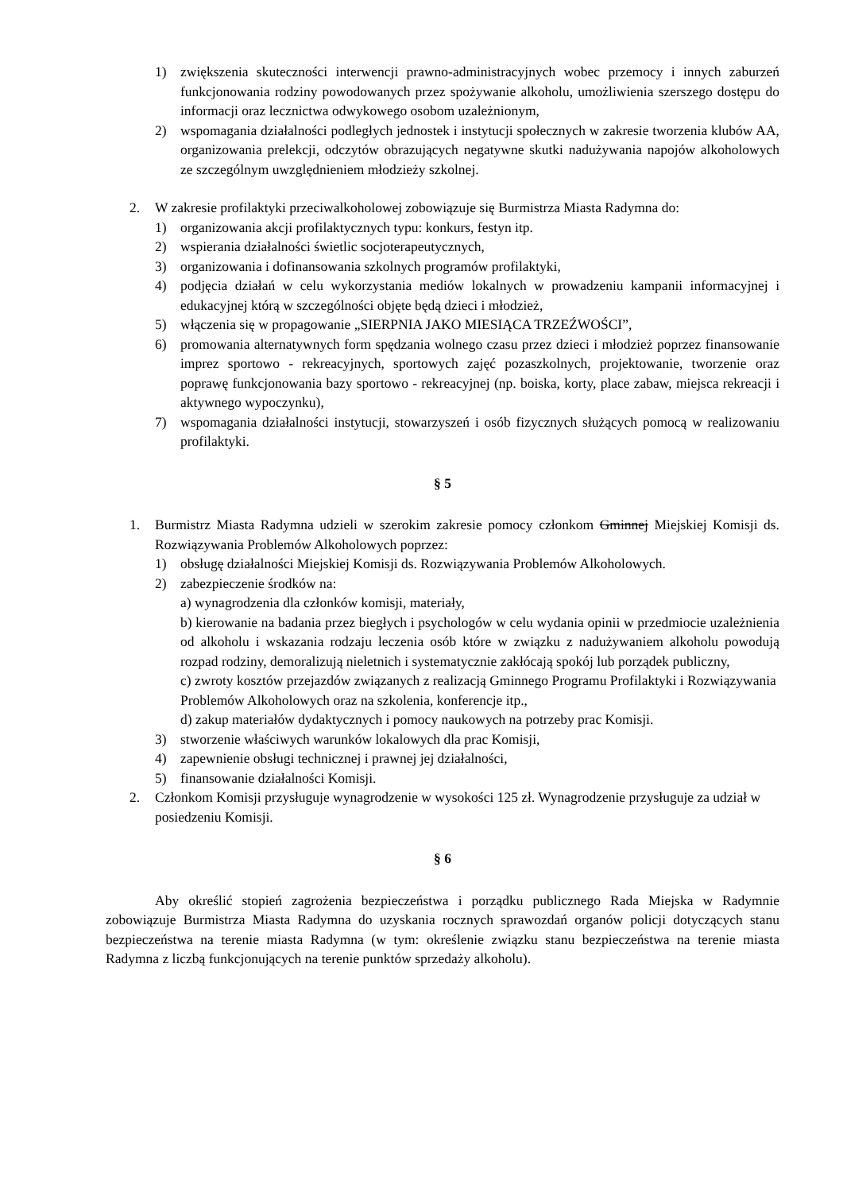1) zwiększenia skuteczności interwencji prawno-administracyjnych wobec przemocy i innych zaburzeń funkcjonowania rodziny powodowanych przez spożywanie alkoholu, umożliwienia szerszego dostępu do informacji oraz lecznictwa odwykowego osobom uzależnionym,
2) wspomagania działalności podległych jednostek i instytucji społecznych w zakresie tworzenia klubów AA, organizowania prelekcji, odczytów obrazujących negatywne skutki nadużywania napojów alkoholowych ze szczególnym uwzględnieniem młodzieży szkolnej.
2. W zakresie profilaktyki przeciwalkoholowej zobowiązuje się Burmistrza Miasta Radymna do:
1) organizowania akcji profilaktycznych typu: konkurs, festyn itp.
2) wspierania działalności świetlic socjoterapeutycznych,
3) organizowania i dofinansowania szkolnych programów profilaktyki,
4) podjęcia działań w celu wykorzystania mediów lokalnych w prowadzeniu kampanii informacyjnej i edukacyjnej którą w szczególności objęte będą dzieci i młodzież,
5) włączenia się w propagowanie „SIERPNIA JAKO MIESIĄCA TRZEŹWOŚCI”,
6) promowania alternatywnych form spędzania wolnego czasu przez dzieci i młodzież poprzez finansowanie imprez sportowo - rekreacyjnych, sportowych zajęć pozaszkolnych, projektowanie, tworzenie oraz poprawę funkcjonowania bazy sportowo - rekreacyjnej (np. boiska, korty, place zabaw, miejsca rekreacji i aktywnego wypoczynku),
7) wspomagania działalności instytucji, stowarzyszeń i osób fizycznych służących pomocą w realizowaniu profilaktyki.
§ 5
1. Burmistrz Miasta Radymna udzieli w szerokim zakresie pomocy członkom Gminnej Miejskiej Komisji ds. Rozwiązywania Problemów Alkoholowych poprzez:
1) obsługę działalności Miejskiej Komisji ds. Rozwiązywania Problemów Alkoholowych.
2) zabezpieczenie środków na:
a) wynagrodzenia dla członków komisji, materiały,
b) kierowanie na badania przez biegłych i psychologów w celu wydania opinii w przedmiocie uzależnienia od alkoholu i wskazania rodzaju leczenia osób które w związku z nadużywaniem alkoholu powodują rozpad rodziny, demoralizują nieletnich i systematycznie zakłócają spokój lub porządek publiczny,
c) zwroty kosztów przejazdów związanych z realizacją Gminnego Programu Profilaktyki i Rozwiązywania Problemów Alkoholowych oraz na szkolenia, konferencje itp.,
d) zakup materiałów dydaktycznych i pomocy naukowych na potrzeby prac Komisji.
3) stworzenie właściwych warunków lokalowych dla prac Komisji,
4) zapewnienie obsługi technicznej i prawnej jej działalności,
5) finansowanie działalności Komisji.
2. Członkom Komisji przysługuje wynagrodzenie w wysokości 125 zł. Wynagrodzenie przysługuje za udział w posiedzeniu Komisji.
§ 6
Aby określić stopień zagrożenia bezpieczeństwa i porządku publicznego Rada Miejska w Radymnie zobowiązuje Burmistrza Miasta Radymna do uzyskania rocznych sprawozdań organów policji dotyczących stanu bezpieczeństwa na terenie miasta Radymna (w tym: określenie związku stanu bezpieczeństwa na terenie miasta Radymna z liczbą funkcjonujących na terenie punktów sprzedaży alkoholu).